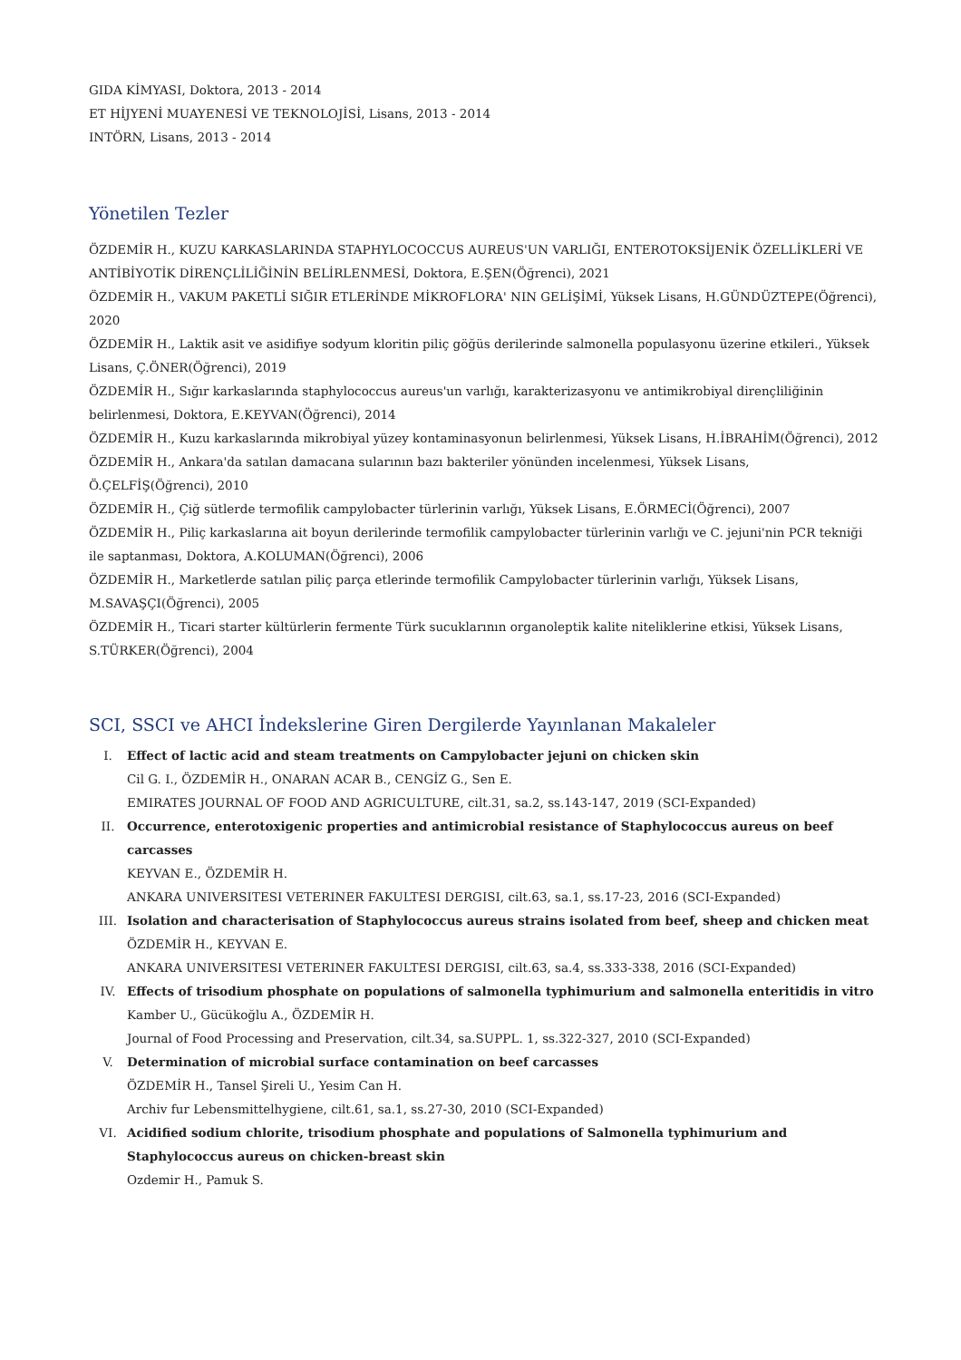GIDA KİMYASI, Doktora, 2013 - 2014
ET HİJYENİ MUAYENESİ VE TEKNOLOJİSİ, Lisans, 2013 - 2014
INTÖRN, Lisans, 2013 - 2014
Yönetilen Tezler
ÖZDEMİR H., KUZU KARKASLARINDA STAPHYLOCOCCUS AUREUS'UN VARLIĞI, ENTEROTOKSİJENİK ÖZELLİKLERİ VE ANTİBİYOTİK DİRENÇLİLİĞİNİN BELİRLENMESİ, Doktora, E.ŞEN(Öğrenci), 2021
ÖZDEMİR H., VAKUM PAKETLİ SIĞIR ETLERİNDE MİKROFLORA' NIN GELİŞİMİ, Yüksek Lisans, H.GÜNDÜZTEPE(Öğrenci), 2020
ÖZDEMİR H., Laktik asit ve asidifiye sodyum kloritin piliç göğüs derilerinde salmonella populasyonu üzerine etkileri., Yüksek Lisans, Ç.ÖNER(Öğrenci), 2019
ÖZDEMİR H., Sığır karkaslarında staphylococcus aureus'un varlığı, karakterizasyonu ve antimikrobiyal dirençliliğinin belirlenmesi, Doktora, E.KEYVAN(Öğrenci), 2014
ÖZDEMİR H., Kuzu karkaslarında mikrobiyal yüzey kontaminasyonun belirlenmesi, Yüksek Lisans, H.İBRAHİM(Öğrenci), 2012
ÖZDEMİR H., Ankara'da satılan damacana sularının bazı bakteriler yönünden incelenmesi, Yüksek Lisans,
Ö.ÇELFİŞ(Öğrenci), 2010
ÖZDEMİR H., Çiğ sütlerde termofilik campylobacter türlerinin varlığı, Yüksek Lisans, E.ÖRMECİ(Öğrenci), 2007
ÖZDEMİR H., Piliç karkaslarına ait boyun derilerinde termofilik campylobacter türlerinin varlığı ve C. jejuni'nin PCR tekniği ile saptanması, Doktora, A.KOLUMAN(Öğrenci), 2006
ÖZDEMİR H., Marketlerde satılan piliç parça etlerinde termofilik Campylobacter türlerinin varlığı, Yüksek Lisans,
M.SAVAŞÇI(Öğrenci), 2005
ÖZDEMİR H., Ticari starter kültürlerin fermente Türk sucuklarının organoleptik kalite niteliklerine etkisi, Yüksek Lisans, S.TÜRKER(Öğrenci), 2004
SCI, SSCI ve AHCI İndekslerine Giren Dergilerde Yayınlanan Makaleler
I. Effect of lactic acid and steam treatments on Campylobacter jejuni on chicken skin
Cil G. I., ÖZDEMİR H., ONARAN ACAR B., CENGİZ G., Sen E.
EMIRATES JOURNAL OF FOOD AND AGRICULTURE, cilt.31, sa.2, ss.143-147, 2019 (SCI-Expanded)
II. Occurrence, enterotoxigenic properties and antimicrobial resistance of Staphylococcus aureus on beef carcasses
KEYVAN E., ÖZDEMİR H.
ANKARA UNIVERSITESI VETERINER FAKULTESI DERGISI, cilt.63, sa.1, ss.17-23, 2016 (SCI-Expanded)
III. Isolation and characterisation of Staphylococcus aureus strains isolated from beef, sheep and chicken meat
ÖZDEMİR H., KEYVAN E.
ANKARA UNIVERSITESI VETERINER FAKULTESI DERGISI, cilt.63, sa.4, ss.333-338, 2016 (SCI-Expanded)
IV. Effects of trisodium phosphate on populations of salmonella typhimurium and salmonella enteritidis in vitro
Kamber U., Gücükoğlu A., ÖZDEMİR H.
Journal of Food Processing and Preservation, cilt.34, sa.SUPPL. 1, ss.322-327, 2010 (SCI-Expanded)
V. Determination of microbial surface contamination on beef carcasses
ÖZDEMİR H., Tansel Şireli U., Yesim Can H.
Archiv fur Lebensmittelhygiene, cilt.61, sa.1, ss.27-30, 2010 (SCI-Expanded)
VI. Acidified sodium chlorite, trisodium phosphate and populations of Salmonella typhimurium and Staphylococcus aureus on chicken-breast skin
Ozdemir H., Pamuk S.